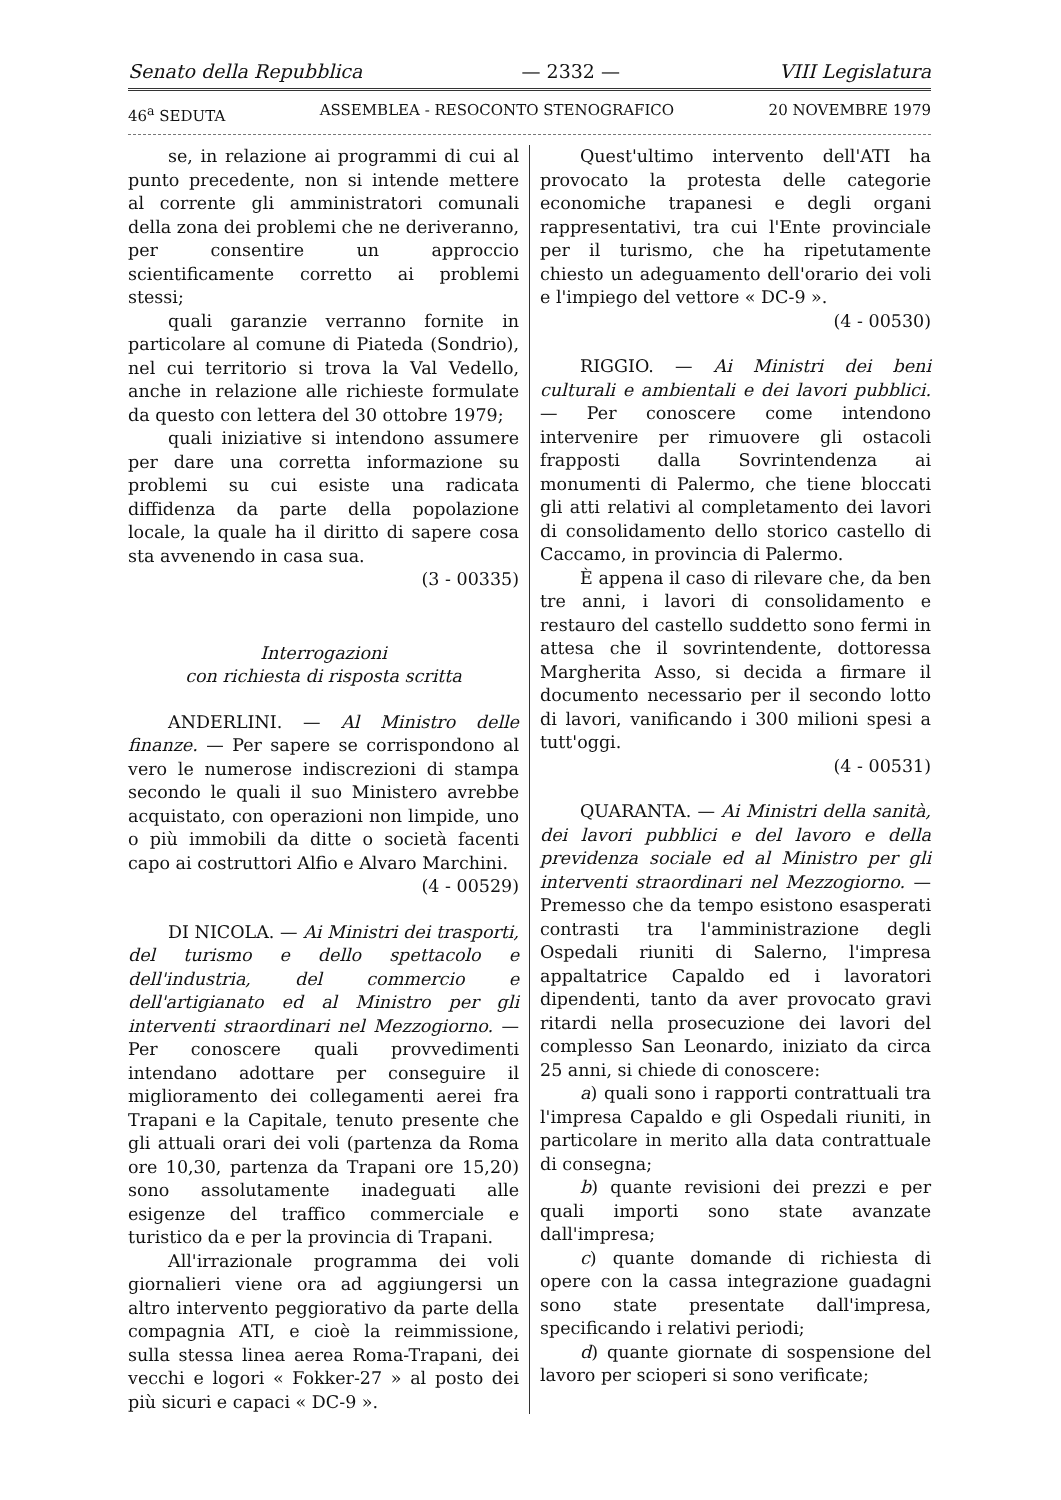Senato della Repubblica — 2332 — VIII Legislatura
46<sup>a</sup> SEDUTA ASSEMBLEA - RESOCONTO STENOGRAFICO 20 NOVEMBRE 1979
se, in relazione ai programmi di cui al punto precedente, non si intende mettere al corrente gli amministratori comunali della zona dei problemi che ne deriveranno, per consentire un approccio scientificamente corretto ai problemi stessi;
quali garanzie verranno fornite in particolare al comune di Piateda (Sondrio), nel cui territorio si trova la Val Vedello, anche in relazione alle richieste formulate da questo con lettera del 30 ottobre 1979;
quali iniziative si intendono assumere per dare una corretta informazione su problemi su cui esiste una radicata diffidenza da parte della popolazione locale, la quale ha il diritto di sapere cosa sta avvenendo in casa sua.
(3 - 00335)
Interrogazioni
con richiesta di risposta scritta
ANDERLINI. — Al Ministro delle finanze. — Per sapere se corrispondono al vero le numerose indiscrezioni di stampa secondo le quali il suo Ministero avrebbe acquistato, con operazioni non limpide, uno o più immobili da ditte o società facenti capo ai costruttori Alfio e Alvaro Marchini.
(4 - 00529)
DI NICOLA. — Ai Ministri dei trasporti, del turismo e dello spettacolo e dell'industria, del commercio e dell'artigianato ed al Ministro per gli interventi straordinari nel Mezzogiorno. — Per conoscere quali provvedimenti intendano adottare per conseguire il miglioramento dei collegamenti aerei fra Trapani e la Capitale, tenuto presente che gli attuali orari dei voli (partenza da Roma ore 10,30, partenza da Trapani ore 15,20) sono assolutamente inadeguati alle esigenze del traffico commerciale e turistico da e per la provincia di Trapani.
All'irrazionale programma dei voli giornalieri viene ora ad aggiungersi un altro intervento peggiorativo da parte della compagnia ATI, e cioè la reimmissione, sulla stessa linea aerea Roma-Trapani, dei vecchi e logori « Fokker-27 » al posto dei più sicuri e capaci « DC-9 ».
Quest'ultimo intervento dell'ATI ha provocato la protesta delle categorie economiche trapanesi e degli organi rappresentativi, tra cui l'Ente provinciale per il turismo, che ha ripetutamente chiesto un adeguamento dell'orario dei voli e l'impiego del vettore « DC-9 ».
(4 - 00530)
RIGGIO. — Ai Ministri dei beni culturali e ambientali e dei lavori pubblici. — Per conoscere come intendono intervenire per rimuovere gli ostacoli frapposti dalla Sovrintendenza ai monumenti di Palermo, che tiene bloccati gli atti relativi al completamento dei lavori di consolidamento dello storico castello di Caccamo, in provincia di Palermo.
È appena il caso di rilevare che, da ben tre anni, i lavori di consolidamento e restauro del castello suddetto sono fermi in attesa che il sovrintendente, dottoressa Margherita Asso, si decida a firmare il documento necessario per il secondo lotto di lavori, vanificando i 300 milioni spesi a tutt'oggi.
(4 - 00531)
QUARANTA. — Ai Ministri della sanità, dei lavori pubblici e del lavoro e della previdenza sociale ed al Ministro per gli interventi straordinari nel Mezzogiorno. — Premesso che da tempo esistono esasperati contrasti tra l'amministrazione degli Ospedali riuniti di Salerno, l'impresa appaltatrice Capaldo ed i lavoratori dipendenti, tanto da aver provocato gravi ritardi nella prosecuzione dei lavori del complesso San Leonardo, iniziato da circa 25 anni, si chiede di conoscere:
a) quali sono i rapporti contrattuali tra l'impresa Capaldo e gli Ospedali riuniti, in particolare in merito alla data contrattuale di consegna;
b) quante revisioni dei prezzi e per quali importi sono state avanzate dall'impresa;
c) quante domande di richiesta di opere con la cassa integrazione guadagni sono state presentate dall'impresa, specificando i relativi periodi;
d) quante giornate di sospensione del lavoro per scioperi si sono verificate;